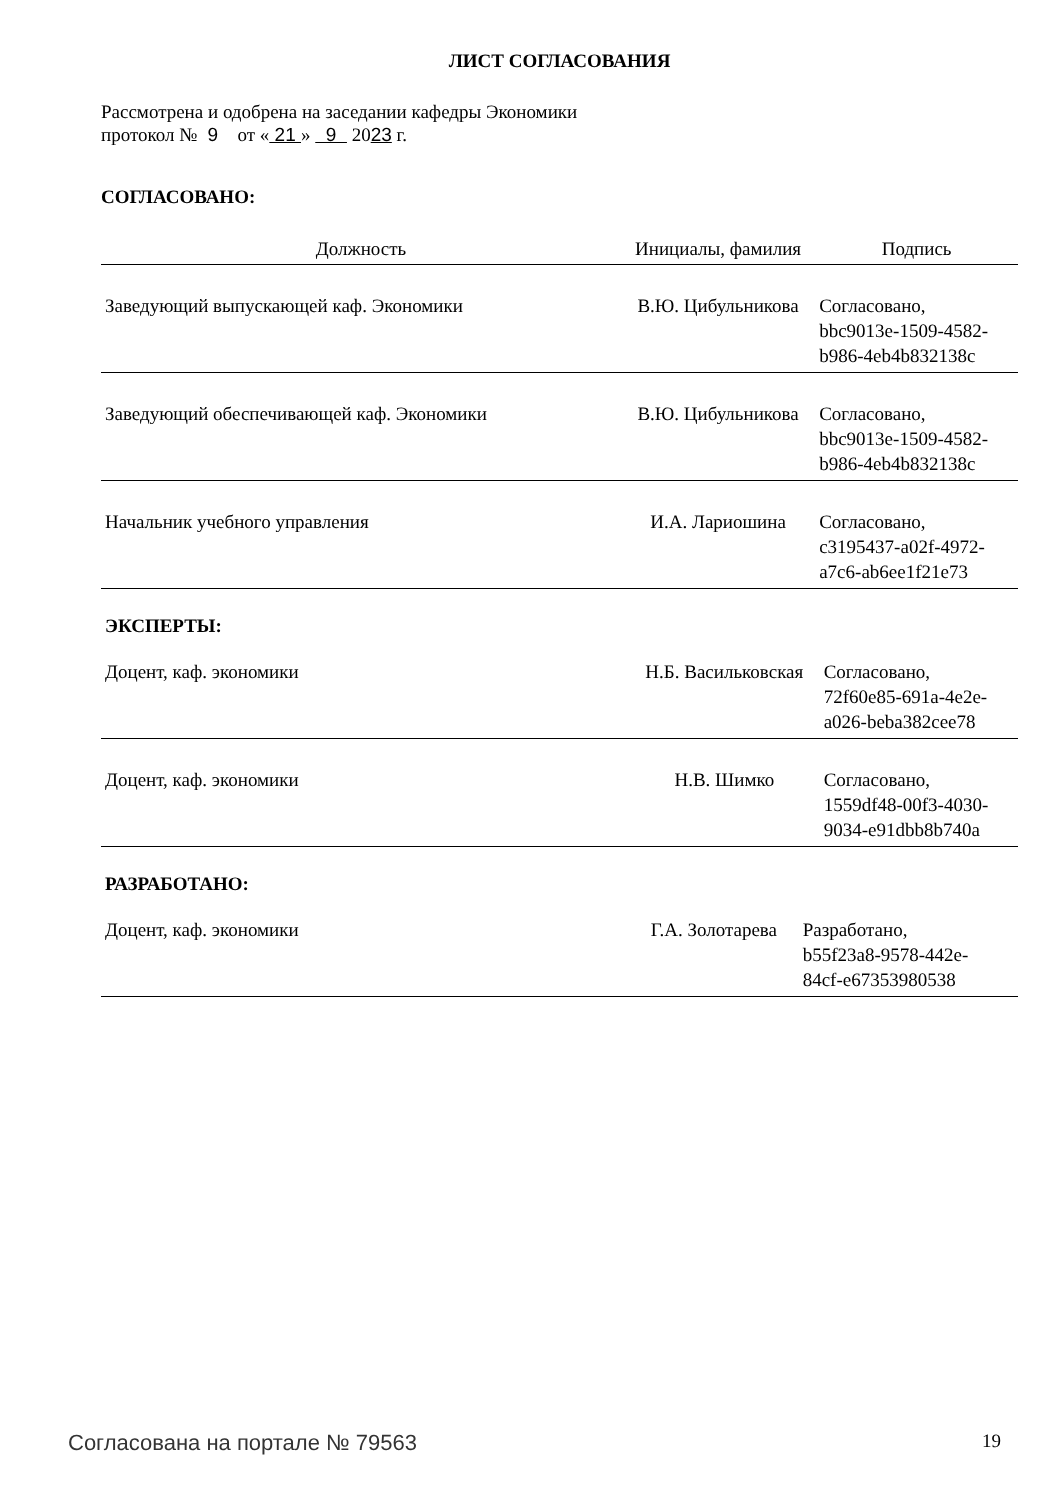ЛИСТ СОГЛАСОВАНИЯ
Рассмотрена и одобрена на заседании кафедры Экономики
протокол № 9 от « 21 » 9 2023 г.
СОГЛАСОВАНО:
| Должность | Инициалы, фамилия | Подпись |
| --- | --- | --- |
| Заведующий выпускающей каф. Экономики | В.Ю. Цибульникова | Согласовано, bbc9013e-1509-4582- b986-4eb4b832138c |
| Заведующий обеспечивающей каф. Экономики | В.Ю. Цибульникова | Согласовано, bbc9013e-1509-4582- b986-4eb4b832138c |
| Начальник учебного управления | И.А. Лариошина | Согласовано, c3195437-a02f-4972- a7c6-ab6ee1f21e73 |
ЭКСПЕРТЫ:
| Доцент, каф. экономики | Н.Б. Васильковская | Согласовано, 72f60e85-691a-4e2e- a026-beba382cee78 |
| Доцент, каф. экономики | Н.В. Шимко | Согласовано, 1559df48-00f3-4030- 9034-e91dbb8b740a |
РАЗРАБОТАНО:
| Доцент, каф. экономики | Г.А. Золотарева | Разработано, b55f23a8-9578-442e- 84cf-e67353980538 |
Согласована на портале № 79563 19